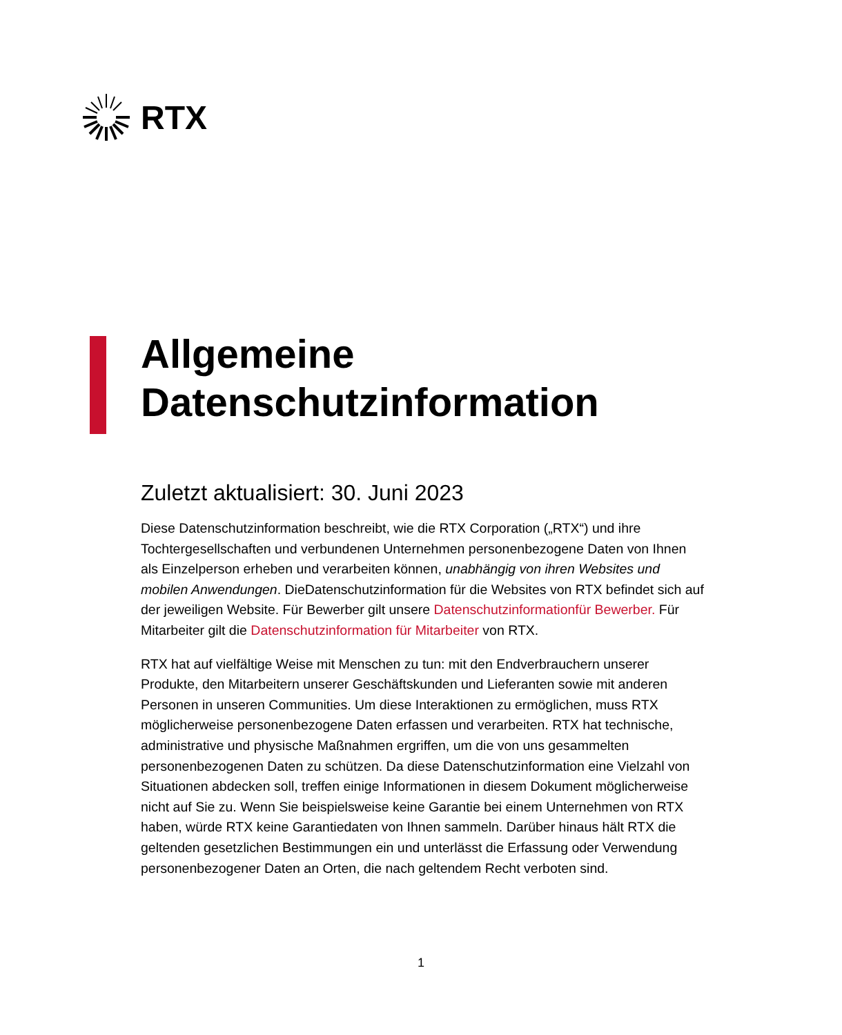RTX
Allgemeine Datenschutzinformation
Zuletzt aktualisiert: 30. Juni 2023
Diese Datenschutzinformation beschreibt, wie die RTX Corporation („RTX“) und ihre Tochtergesellschaften und verbundenen Unternehmen personenbezogene Daten von Ihnen als Einzelperson erheben und verarbeiten können, unabhängig von ihren Websites und mobilen Anwendungen. DieDatenschutzinformation für die Websites von RTX befindet sich auf der jeweiligen Website. Für Bewerber gilt unsere Datenschutzinformationfür Bewerber. Für Mitarbeiter gilt die Datenschutzinformation für Mitarbeiter von RTX.
RTX hat auf vielfältige Weise mit Menschen zu tun: mit den Endverbrauchern unserer Produkte, den Mitarbeitern unserer Geschäftskunden und Lieferanten sowie mit anderen Personen in unseren Communities. Um diese Interaktionen zu ermöglichen, muss RTX möglicherweise personenbezogene Daten erfassen und verarbeiten. RTX hat technische, administrative und physische Maßnahmen ergriffen, um die von uns gesammelten personenbezogenen Daten zu schützen. Da diese Datenschutzinformation eine Vielzahl von Situationen abdecken soll, treffen einige Informationen in diesem Dokument möglicherweise nicht auf Sie zu. Wenn Sie beispielsweise keine Garantie bei einem Unternehmen von RTX haben, würde RTX keine Garantiedaten von Ihnen sammeln. Darüber hinaus hält RTX die geltenden gesetzlichen Bestimmungen ein und unterlässt die Erfassung oder Verwendung personenbezogener Daten an Orten, die nach geltendem Recht verboten sind.
1